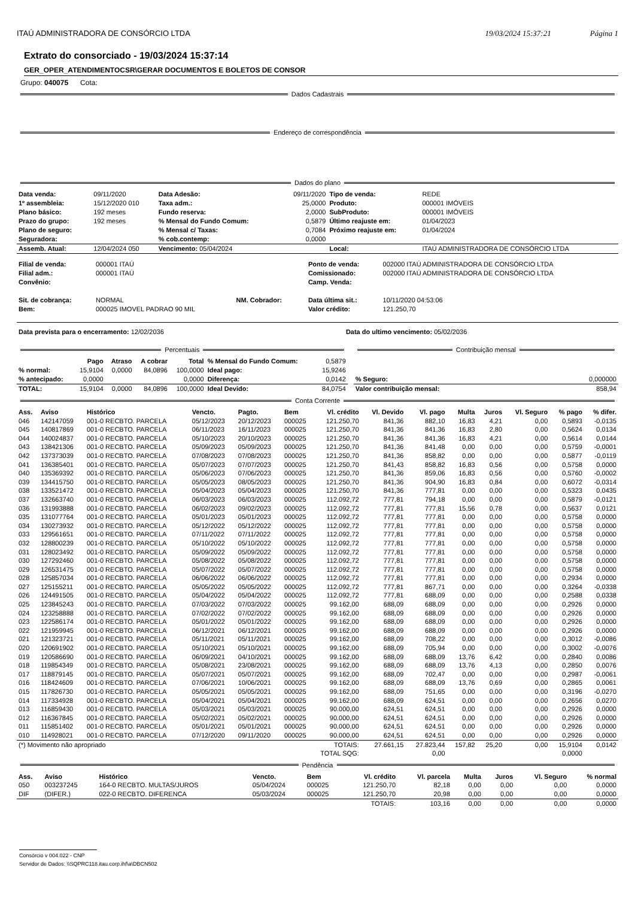ITAÚ ADMINISTRADORA DE CONSÓRCIO LTDA 19/03/2024 15:37:21 Página 1
Extrato do consorciado - 19/03/2024 15:37:14
GER_OPER_ATENDIMENTOCSR\GERAR DOCUMENTOS E BOLETOS DE CONSOR
Grupo: 040075 Cota:
Dados Cadastrais
Endereço de correspondência
Dados do plano
| Data venda: | 09/11/2020 | Data Adesão: | 09/11/2020 | Tipo de venda: | REDE |
| 1º assembleia: | 15/12/2020 010 | Taxa adm.: | 25,0000 | Produto: | 000001 IMÓVEIS |
| Plano básico: | 192 meses | Fundo reserva: | 2,0000 | SubProduto: | 000001 IMÓVEIS |
| Prazo do grupo: | 192 meses | % Mensal do Fundo Comum: | 0,5879 | Último reajuste em: | 01/04/2023 |
| Plano de seguro: | | % Mensal c/ Taxas: | 0,7084 | Próximo reajuste em: | 01/04/2024 |
| Seguradora: | | % cob.contemp: | 0,0000 | | |
| Assemb. Atual: | 12/04/2024 050 | Vencimento: 05/04/2024 | | Local: | ITAÚ ADMINISTRADORA DE CONSÓRCIO LTDA |
| Filial de venda: | 000001 ITAÚ | | | Ponto de venda: | 002000 ITAÚ ADMINISTRADORA DE CONSÓRCIO LTDA |
| Filial adm.: | 000001 ITAÚ | | | Comissionado: | 002000 ITAÚ ADMINISTRADORA DE CONSÓRCIO LTDA |
| Convênio: | | | | Camp. Venda: | |
| Sit. de cobrança: | NORMAL | NM. Cobrador: | | Data última sit.: | 10/11/2020 04:53:06 |
| Bem: | 000025 IMOVEL PADRAO 90 MIL | | | Valor crédito: | 121.250,70 |
| Data prevista para o encerramento: 12/02/2036 | Data do ultimo vencimento: 05/02/2036 |
Percentuais
| | Pago | Atraso | A cobrar | Total | % Mensal do Fundo Comum: | 0,5879 |
| % normal: | 15,9104 | 0,0000 | 84,0896 | 100,0000 | Ideal pago: | 15,9246 |
| % antecipado: | 0,0000 | | | 0,0000 | Diferença: | 0,0142 |
| TOTAL: | 15,9104 | 0,0000 | 84,0896 | 100,0000 | Ideal Devido: | 84,0754 |
Contribuição mensal
| % Seguro: | 0,000000 |
| Valor contribuição mensal: | 858,94 |
Conta Corrente
| Ass. | Aviso | Histórico | Vencto. | Pagto. | Bem | Vl. crédito | Vl. Devido | Vl. pago | Multa | Juros | Vl. Seguro | % pago | % difer. |
| --- | --- | --- | --- | --- | --- | --- | --- | --- | --- | --- | --- | --- | --- |
| 046 | 142147059 | 001-0 RECBTO. PARCELA | 05/12/2023 | 20/12/2023 | 000025 | 121.250,70 | 841,36 | 882,10 | 16,83 | 4,21 | 0,00 | 0,5893 | -0,0135 |
| 045 | 140817869 | 001-0 RECBTO. PARCELA | 06/11/2023 | 16/11/2023 | 000025 | 121.250,70 | 841,36 | 841,36 | 16,83 | 2,80 | 0,00 | 0,5624 | 0,0134 |
| 044 | 140024837 | 001-0 RECBTO. PARCELA | 05/10/2023 | 20/10/2023 | 000025 | 121.250,70 | 841,36 | 841,36 | 16,83 | 4,21 | 0,00 | 0,5614 | 0,0144 |
| 043 | 138421306 | 001-0 RECBTO. PARCELA | 05/09/2023 | 05/09/2023 | 000025 | 121.250,70 | 841,36 | 841,48 | 0,00 | 0,00 | 0,00 | 0,5759 | -0,0001 |
| 042 | 137373039 | 001-0 RECBTO. PARCELA | 07/08/2023 | 07/08/2023 | 000025 | 121.250,70 | 841,36 | 858,82 | 0,00 | 0,00 | 0,00 | 0,5877 | -0,0119 |
| 041 | 136385401 | 001-0 RECBTO. PARCELA | 05/07/2023 | 07/07/2023 | 000025 | 121.250,70 | 841,43 | 858,82 | 16,83 | 0,56 | 0,00 | 0,5758 | 0,0000 |
| 040 | 135369392 | 001-0 RECBTO. PARCELA | 05/06/2023 | 07/06/2023 | 000025 | 121.250,70 | 841,36 | 859,06 | 16,83 | 0,56 | 0,00 | 0,5760 | -0,0002 |
| 039 | 134415750 | 001-0 RECBTO. PARCELA | 05/05/2023 | 08/05/2023 | 000025 | 121.250,70 | 841,36 | 904,90 | 16,83 | 0,84 | 0,00 | 0,6072 | -0,0314 |
| 038 | 133521472 | 001-0 RECBTO. PARCELA | 05/04/2023 | 05/04/2023 | 000025 | 121.250,70 | 841,36 | 777,81 | 0,00 | 0,00 | 0,00 | 0,5323 | 0,0435 |
| 037 | 132663740 | 001-0 RECBTO. PARCELA | 06/03/2023 | 06/03/2023 | 000025 | 112.092,72 | 777,81 | 794,18 | 0,00 | 0,00 | 0,00 | 0,5879 | -0,0121 |
| 036 | 131993888 | 001-0 RECBTO. PARCELA | 06/02/2023 | 09/02/2023 | 000025 | 112.092,72 | 777,81 | 777,81 | 15,56 | 0,78 | 0,00 | 0,5637 | 0,0121 |
| 035 | 131077764 | 001-0 RECBTO. PARCELA | 05/01/2023 | 05/01/2023 | 000025 | 112.092,72 | 777,81 | 777,81 | 0,00 | 0,00 | 0,00 | 0,5758 | 0,0000 |
| 034 | 130273932 | 001-0 RECBTO. PARCELA | 05/12/2022 | 05/12/2022 | 000025 | 112.092,72 | 777,81 | 777,81 | 0,00 | 0,00 | 0,00 | 0,5758 | 0,0000 |
| 033 | 129561651 | 001-0 RECBTO. PARCELA | 07/11/2022 | 07/11/2022 | 000025 | 112.092,72 | 777,81 | 777,81 | 0,00 | 0,00 | 0,00 | 0,5758 | 0,0000 |
| 032 | 128800239 | 001-0 RECBTO. PARCELA | 05/10/2022 | 05/10/2022 | 000025 | 112.092,72 | 777,81 | 777,81 | 0,00 | 0,00 | 0,00 | 0,5758 | 0,0000 |
| 031 | 128023492 | 001-0 RECBTO. PARCELA | 05/09/2022 | 05/09/2022 | 000025 | 112.092,72 | 777,81 | 777,81 | 0,00 | 0,00 | 0,00 | 0,5758 | 0,0000 |
| 030 | 127292460 | 001-0 RECBTO. PARCELA | 05/08/2022 | 05/08/2022 | 000025 | 112.092,72 | 777,81 | 777,81 | 0,00 | 0,00 | 0,00 | 0,5758 | 0,0000 |
| 029 | 126531475 | 001-0 RECBTO. PARCELA | 05/07/2022 | 05/07/2022 | 000025 | 112.092,72 | 777,81 | 777,81 | 0,00 | 0,00 | 0,00 | 0,5758 | 0,0000 |
| 028 | 125857034 | 001-0 RECBTO. PARCELA | 06/06/2022 | 06/06/2022 | 000025 | 112.092,72 | 777,81 | 777,81 | 0,00 | 0,00 | 0,00 | 0,2934 | 0,0000 |
| 027 | 125155211 | 001-0 RECBTO. PARCELA | 05/05/2022 | 05/05/2022 | 000025 | 112.092,72 | 777,81 | 867,71 | 0,00 | 0,00 | 0,00 | 0,3264 | -0,0338 |
| 026 | 124491505 | 001-0 RECBTO. PARCELA | 05/04/2022 | 05/04/2022 | 000025 | 112.092,72 | 777,81 | 688,09 | 0,00 | 0,00 | 0,00 | 0,2588 | 0,0338 |
| 025 | 123845243 | 001-0 RECBTO. PARCELA | 07/03/2022 | 07/03/2022 | 000025 | 99.162,00 | 688,09 | 688,09 | 0,00 | 0,00 | 0,00 | 0,2926 | 0,0000 |
| 024 | 123258888 | 001-0 RECBTO. PARCELA | 07/02/2022 | 07/02/2022 | 000025 | 99.162,00 | 688,09 | 688,09 | 0,00 | 0,00 | 0,00 | 0,2926 | 0,0000 |
| 023 | 122586174 | 001-0 RECBTO. PARCELA | 05/01/2022 | 05/01/2022 | 000025 | 99.162,00 | 688,09 | 688,09 | 0,00 | 0,00 | 0,00 | 0,2926 | 0,0000 |
| 022 | 121959945 | 001-0 RECBTO. PARCELA | 06/12/2021 | 06/12/2021 | 000025 | 99.162,00 | 688,09 | 688,09 | 0,00 | 0,00 | 0,00 | 0,2926 | 0,0000 |
| 021 | 121323721 | 001-0 RECBTO. PARCELA | 05/11/2021 | 05/11/2021 | 000025 | 99.162,00 | 688,09 | 708,22 | 0,00 | 0,00 | 0,00 | 0,3012 | -0,0086 |
| 020 | 120691902 | 001-0 RECBTO. PARCELA | 05/10/2021 | 05/10/2021 | 000025 | 99.162,00 | 688,09 | 705,94 | 0,00 | 0,00 | 0,00 | 0,3002 | -0,0076 |
| 019 | 120586690 | 001-0 RECBTO. PARCELA | 06/09/2021 | 04/10/2021 | 000025 | 99.162,00 | 688,09 | 688,09 | 13,76 | 6,42 | 0,00 | 0,2840 | 0,0086 |
| 018 | 119854349 | 001-0 RECBTO. PARCELA | 05/08/2021 | 23/08/2021 | 000025 | 99.162,00 | 688,09 | 688,09 | 13,76 | 4,13 | 0,00 | 0,2850 | 0,0076 |
| 017 | 118879145 | 001-0 RECBTO. PARCELA | 05/07/2021 | 05/07/2021 | 000025 | 99.162,00 | 688,09 | 702,47 | 0,00 | 0,00 | 0,00 | 0,2987 | -0,0061 |
| 016 | 118424609 | 001-0 RECBTO. PARCELA | 07/06/2021 | 10/06/2021 | 000025 | 99.162,00 | 688,09 | 688,09 | 13,76 | 0,69 | 0,00 | 0,2865 | 0,0061 |
| 015 | 117826730 | 001-0 RECBTO. PARCELA | 05/05/2021 | 05/05/2021 | 000025 | 99.162,00 | 688,09 | 751,65 | 0,00 | 0,00 | 0,00 | 0,3196 | -0,0270 |
| 014 | 117334928 | 001-0 RECBTO. PARCELA | 05/04/2021 | 05/04/2021 | 000025 | 99.162,00 | 688,09 | 624,51 | 0,00 | 0,00 | 0,00 | 0,2656 | 0,0270 |
| 013 | 116859430 | 001-0 RECBTO. PARCELA | 05/03/2021 | 05/03/2021 | 000025 | 90.000,00 | 624,51 | 624,51 | 0,00 | 0,00 | 0,00 | 0,2926 | 0,0000 |
| 012 | 116367845 | 001-0 RECBTO. PARCELA | 05/02/2021 | 05/02/2021 | 000025 | 90.000,00 | 624,51 | 624,51 | 0,00 | 0,00 | 0,00 | 0,2926 | 0,0000 |
| 011 | 115851402 | 001-0 RECBTO. PARCELA | 05/01/2021 | 05/01/2021 | 000025 | 90.000,00 | 624,51 | 624,51 | 0,00 | 0,00 | 0,00 | 0,2926 | 0,0000 |
| 010 | 114928021 | 001-0 RECBTO. PARCELA | 07/12/2020 | 09/11/2020 | 000025 | 90.000,00 | 624,51 | 624,51 | 0,00 | 0,00 | 0,00 | 0,2926 | 0,0000 |
| (*) Movimento não apropriado | | | TOTAIS: | | | | 27.661,15 | 27.823,44 | 157,82 | 25,20 | 0,00 | 15,9104 | 0,0142 |
| TOTAL SQG: | | | | | | | | 0,00 | | | | 0,0000 | |
Pendência
| Ass. | Aviso | Histórico | Vencto. | Bem | Vl. crédito | Vl. parcela | Multa | Juros | Vl. Seguro | % normal |
| --- | --- | --- | --- | --- | --- | --- | --- | --- | --- | --- |
| 050 | 003237245 | 164-0 RECBTO. MULTAS/JUROS | 05/04/2024 | 000025 | 121.250,70 | 82,18 | 0,00 | 0,00 | 0,00 | 0,0000 |
| DIF | (DIFER.) | 022-0 RECBTO. DIFERENCA | 05/03/2024 | 000025 | 121.250,70 | 20,98 | 0,00 | 0,00 | 0,00 | 0,0000 |
| TOTAIS: | | | | | | 103,16 | 0,00 | 0,00 | 0,00 | 0,0000 |
Consórcio v 004.022 - CNP
Servidor de Dados: \\SQPRC118.itau.corp.ihf\a\DBCN502